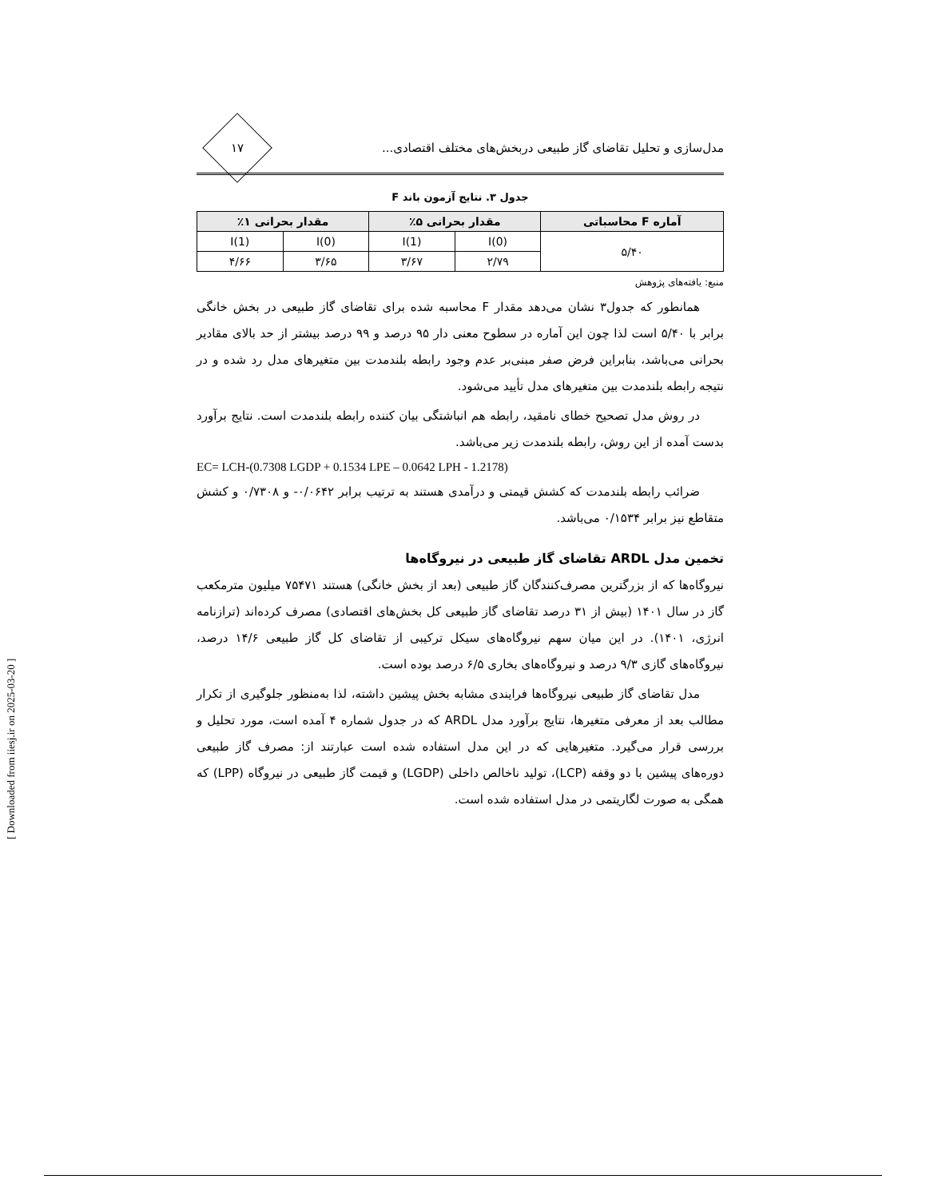مدل‌سازی و تحلیل تقاضای گاز طبیعی دربخش‌های مختلف اقتصادی...
۱۷
جدول ۳. نتایج آزمون باند F
| آماره F محاسباتی | مقدار بحرانی ۵٪ | | مقدار بحرانی ۱٪ | |
| --- | --- | --- | --- | --- |
| ۵/۴۰ | I(0) | I(1) | I(0) | I(1) |
| | ۲/۷۹ | ۳/۶۷ | ۳/۶۵ | ۴/۶۶ |
منبع: یافته‌های پژوهش
همانطور که جدول۳ نشان می‌دهد مقدار F محاسبه شده برای تقاضای گاز طبیعی در بخش خانگی برابر با ۵/۴۰ است لذا چون این آماره در سطوح معنی دار ۹۵ درصد و ۹۹ درصد بیشتر از حد بالای مقادیر بحرانی می‌باشد، بنابراین فرض صفر مبنی‌بر عدم وجود رابطه بلندمدت بین متغیرهای مدل رد شده و در نتیجه رابطه بلندمدت بین متغیرهای مدل تأیید می‌شود.
در روش مدل تصحیح خطای نامقید، رابطه هم انباشتگی بیان کننده رابطه بلندمدت است. نتایج برآورد بدست آمده از این روش، رابطه بلندمدت زیر می‌باشد.
EC= LCH-(0.7308 LGDP + 0.1534 LPE – 0.0642 LPH - 1.2178)
ضرائب رابطه بلندمدت که کشش قیمتی و درآمدی هستند به ترتیب برابر ۰/۰۶۴۲- و ۰/۷۳۰۸ و کشش متقاطع نیز برابر ۰/۱۵۳۴ می‌باشد.
تخمین مدل ARDL تقاضای گاز طبیعی در نیروگاه‌ها
نیروگاه‌ها که از بزرگترین مصرف‌کنندگان گاز طبیعی (بعد از بخش خانگی) هستند ۷۵۴۷۱ میلیون مترمکعب گاز در سال ۱۴۰۱ (بیش از ۳۱ درصد تقاضای گاز طبیعی کل بخش‌های اقتصادی) مصرف کرده‌اند (ترازنامه انرژی، ۱۴۰۱). در این میان سهم نیروگاه‌های سیکل ترکیبی از تقاضای کل گاز طبیعی ۱۴/۶ درصد، نیروگاه‌های گازی ۹/۳ درصد و نیروگاه‌های بخاری ۶/۵ درصد بوده است.
مدل تقاضای گاز طبیعی نیروگاه‌ها فرایندی مشابه بخش پیشین داشته، لذا به‌منظور جلوگیری از تکرار مطالب بعد از معرفی متغیرها، نتایج برآورد مدل ARDL که در جدول شماره ۴ آمده است، مورد تحلیل و بررسی قرار می‌گیرد. متغیرهایی که در این مدل استفاده شده است عبارتند از: مصرف گاز طبیعی دوره‌های پیشین با دو وقفه (LCP)، تولید ناخالص داخلی (LGDP) و قیمت گاز طبیعی در نیروگاه (LPP) که همگی به صورت لگاریتمی در مدل استفاده شده است.
[ Downloaded from iiesj.ir on 2025-03-20 ]